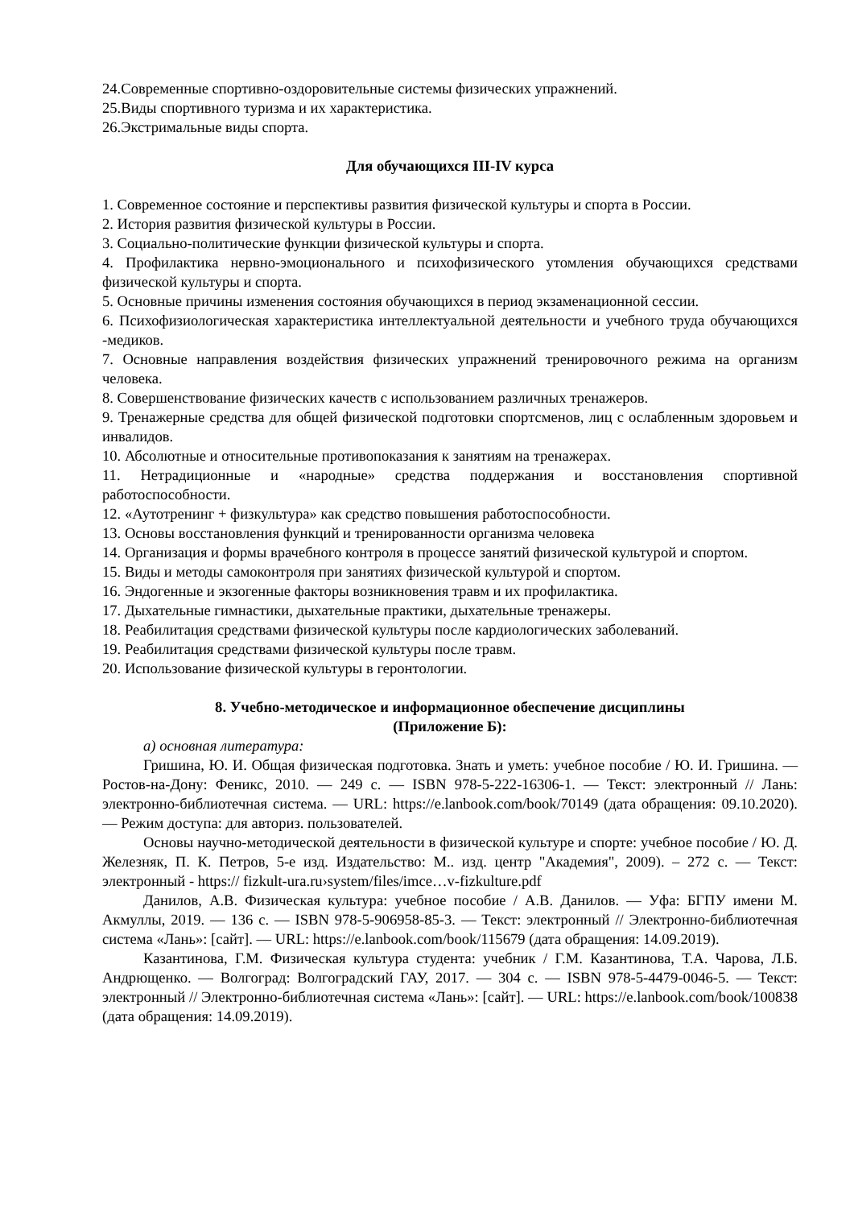24.Современные спортивно-оздоровительные системы физических упражнений.
25.Виды спортивного туризма и их характеристика.
26.Экстримальные виды спорта.
Для обучающихся III-IV курса
1. Современное состояние и перспективы развития физической культуры и спорта в России.
2. История развития физической культуры в России.
3. Социально-политические функции физической культуры и спорта.
4. Профилактика нервно-эмоционального и психофизического утомления обучающихся средствами физической культуры и спорта.
5. Основные причины изменения состояния обучающихся в период экзаменационной сессии.
6. Психофизиологическая характеристика интеллектуальной деятельности и учебного труда обучающихся -медиков.
7. Основные направления воздействия физических упражнений тренировочного режима на организм человека.
8. Совершенствование физических качеств с использованием различных тренажеров.
9. Тренажерные средства для общей физической подготовки спортсменов, лиц с ослабленным здоровьем и инвалидов.
10. Абсолютные и относительные противопоказания к занятиям на тренажерах.
11. Нетрадиционные и «народные» средства поддержания и восстановления спортивной работоспособности.
12. «Аутотренинг + физкультура» как средство повышения работоспособности.
13. Основы восстановления функций и тренированности организма человека
14. Организация и формы врачебного контроля в процессе занятий физической культурой и спортом.
15. Виды и методы самоконтроля при занятиях физической культурой и спортом.
16. Эндогенные и экзогенные факторы возникновения травм и их профилактика.
17. Дыхательные гимнастики, дыхательные практики, дыхательные тренажеры.
18. Реабилитация средствами физической культуры после кардиологических заболеваний.
19. Реабилитация средствами физической культуры после травм.
20. Использование физической культуры в геронтологии.
8. Учебно-методическое и информационное обеспечение дисциплины
(Приложение Б):
а) основная литература:
Гришина, Ю. И. Общая физическая подготовка. Знать и уметь: учебное пособие / Ю. И. Гришина. — Ростов-на-Дону: Феникс, 2010. — 249 с. — ISBN 978-5-222-16306-1. — Текст: электронный // Лань: электронно-библиотечная система. — URL: https://e.lanbook.com/book/70149 (дата обращения: 09.10.2020). — Режим доступа: для авториз. пользователей.
Основы научно-методической деятельности в физической культуре и спорте: учебное пособие / Ю. Д. Железняк, П. К. Петров, 5-е изд. Издательство: М.. изд. центр "Академия", 2009). – 272 с. — Текст: электронный - https:// fizkult-ura.ru›system/files/imce…v-fizkulture.pdf
Данилов, А.В. Физическая культура: учебное пособие / А.В. Данилов. — Уфа: БГПУ имени М. Акмуллы, 2019. — 136 с. — ISBN 978-5-906958-85-3. — Текст: электронный // Электронно-библиотечная система «Лань»: [сайт]. — URL: https://e.lanbook.com/book/115679 (дата обращения: 14.09.2019).
Казантинова, Г.М. Физическая культура студента: учебник / Г.М. Казантинова, Т.А. Чарова, Л.Б. Андрющенко. — Волгоград: Волгоградский ГАУ, 2017. — 304 с. — ISBN 978-5-4479-0046-5. — Текст: электронный // Электронно-библиотечная система «Лань»: [сайт]. — URL: https://e.lanbook.com/book/100838 (дата обращения: 14.09.2019).